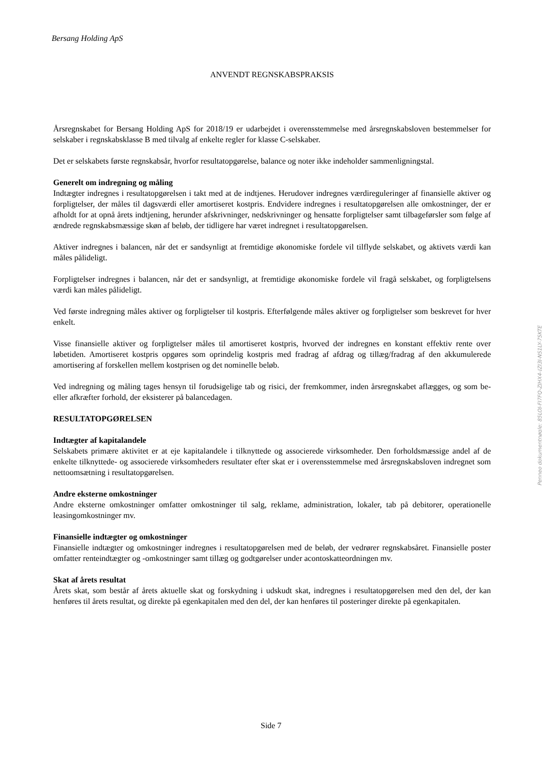Bersang Holding ApS
ANVENDT REGNSKABSPRAKSIS
Årsregnskabet for Bersang Holding ApS for 2018/19 er udarbejdet i overensstemmelse med årsregnskabsloven bestemmelser for selskaber i regnskabsklasse B med tilvalg af enkelte regler for klasse C-selskaber.
Det er selskabets første regnskabsår, hvorfor resultatopgørelse, balance og noter ikke indeholder sammenligningstal.
Generelt om indregning og måling
Indtægter indregnes i resultatopgørelsen i takt med at de indtjenes. Herudover indregnes værdireguleringer af finansielle aktiver og forpligtelser, der måles til dagsværdi eller amortiseret kostpris. Endvidere indregnes i resultatopgørelsen alle omkostninger, der er afholdt for at opnå årets indtjening, herunder afskrivninger, nedskrivninger og hensatte forpligtelser samt tilbageførsler som følge af ændrede regnskabsmæssige skøn af beløb, der tidligere har været indregnet i resultatopgørelsen.
Aktiver indregnes i balancen, når det er sandsynligt at fremtidige økonomiske fordele vil tilflyde selskabet, og aktivets værdi kan måles pålideligt.
Forpligtelser indregnes i balancen, når det er sandsynligt, at fremtidige økonomiske fordele vil fragå selskabet, og forpligtelsens værdi kan måles pålideligt.
Ved første indregning måles aktiver og forpligtelser til kostpris. Efterfølgende måles aktiver og forpligtelser som beskrevet for hver enkelt.
Visse finansielle aktiver og forpligtelser måles til amortiseret kostpris, hvorved der indregnes en konstant effektiv rente over løbetiden. Amortiseret kostpris opgøres som oprindelig kostpris med fradrag af afdrag og tillæg/fradrag af den akkumulerede amortisering af forskellen mellem kostprisen og det nominelle beløb.
Ved indregning og måling tages hensyn til forudsigelige tab og risici, der fremkommer, inden årsregnskabet aflægges, og som be- eller afkræfter forhold, der eksisterer på balancedagen.
RESULTATOPGØRELSEN
Indtægter af kapitalandele
Selskabets primære aktivitet er at eje kapitalandele i tilknyttede og associerede virksomheder. Den forholdsmæssige andel af de enkelte tilknyttede- og associerede virksomheders resultater efter skat er i overensstemmelse med årsregnskabsloven indregnet som nettoomsætning i resultatopgørelsen.
Andre eksterne omkostninger
Andre eksterne omkostninger omfatter omkostninger til salg, reklame, administration, lokaler, tab på debitorer, operationelle leasingomkostninger mv.
Finansielle indtægter og omkostninger
Finansielle indtægter og omkostninger indregnes i resultatopgørelsen med de beløb, der vedrører regnskabsåret. Finansielle poster omfatter renteindtægter og -omkostninger samt tillæg og godtgørelser under acontoskatteordningen mv.
Skat af årets resultat
Årets skat, som består af årets aktuelle skat og forskydning i udskudt skat, indregnes i resultatopgørelsen med den del, der kan henføres til årets resultat, og direkte på egenkapitalen med den del, der kan henføres til posteringer direkte på egenkapitalen.
Penneo dokumentnøgle: 85LOJ-FI7FQ-ZJHX4-JZI3J-NS1LY-7SKTE
Side 7